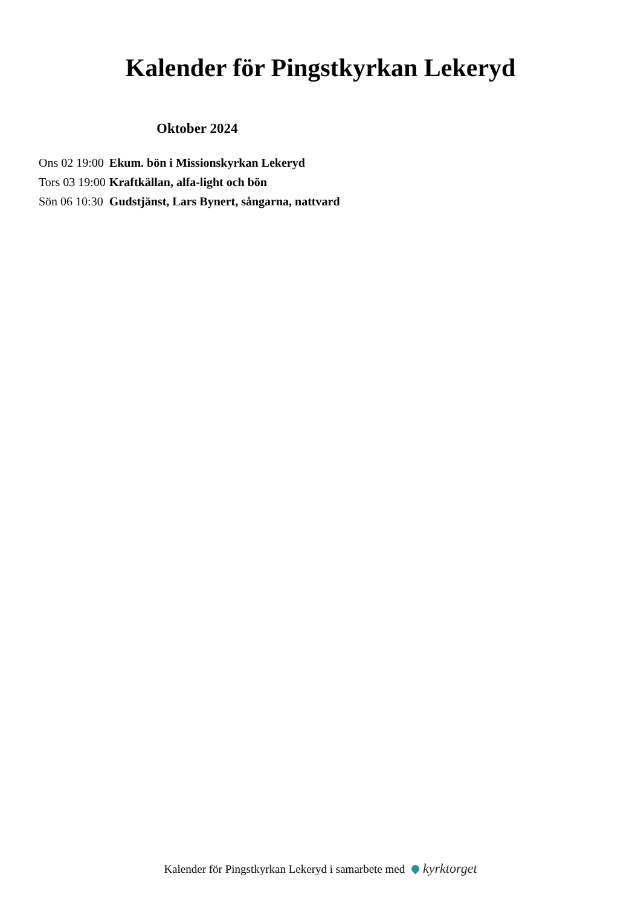Kalender för Pingstkyrkan Lekeryd
Oktober 2024
| Ons 02 19:00 | Ekum. bön i Missionskyrkan Lekeryd |
| Tors 03 19:00 | Kraftkällan, alfa-light och bön |
| Sön 06 10:30 | Gudstjänst, Lars Bynert, sångarna, nattvard |
Kalender för Pingstkyrkan Lekeryd i samarbete med kyrktorget